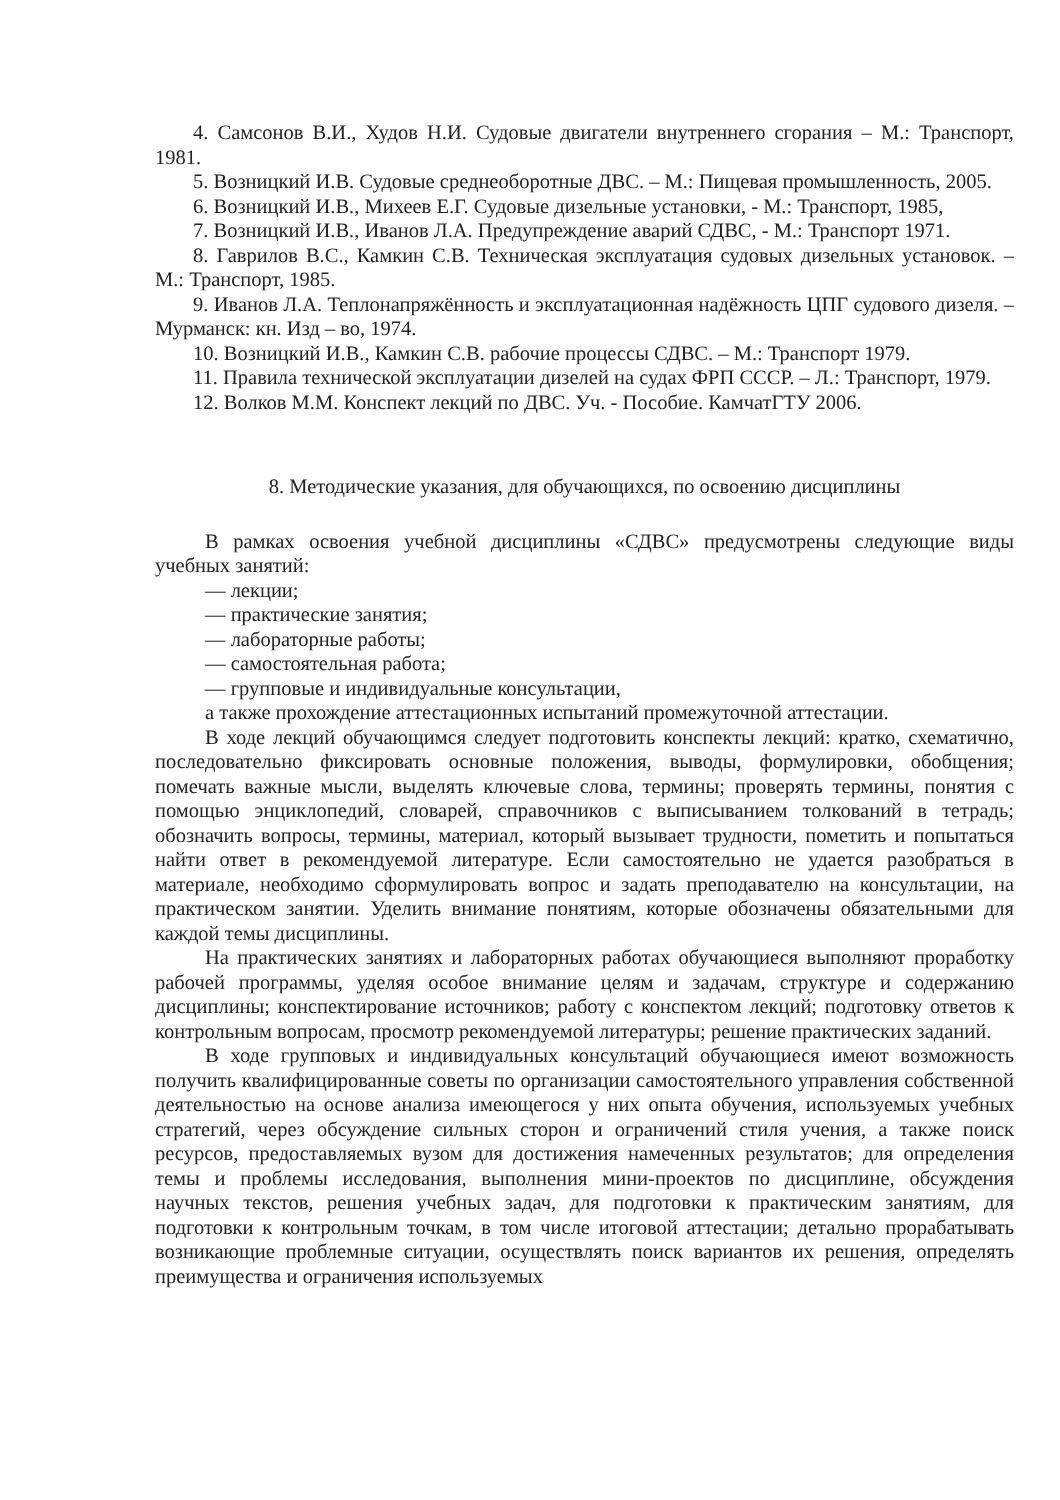4. Самсонов В.И., Худов Н.И. Судовые двигатели внутреннего сгорания – М.: Транспорт, 1981.
5. Возницкий И.В. Судовые среднеоборотные ДВС. – М.: Пищевая промышленность, 2005.
6. Возницкий И.В., Михеев Е.Г. Судовые дизельные установки, - М.: Транспорт, 1985,
7. Возницкий И.В., Иванов Л.А. Предупреждение аварий СДВС, - М.: Транспорт 1971.
8. Гаврилов В.С., Камкин С.В. Техническая эксплуатация судовых дизельных установок. – М.: Транспорт, 1985.
9. Иванов Л.А. Теплонапряжённость и эксплуатационная надёжность ЦПГ судового дизеля. – Мурманск: кн. Изд – во, 1974.
10. Возницкий И.В., Камкин С.В. рабочие процессы СДВС. – М.: Транспорт 1979.
11. Правила технической эксплуатации дизелей на судах ФРП СССР. – Л.: Транспорт, 1979.
12. Волков М.М. Конспект лекций по ДВС. Уч. - Пособие. КамчатГТУ 2006.
8. Методические указания, для обучающихся, по освоению дисциплины
В рамках освоения учебной дисциплины «СДВС» предусмотрены следующие виды учебных занятий:
— лекции;
— практические занятия;
— лабораторные работы;
— самостоятельная работа;
— групповые и индивидуальные консультации,
а также прохождение аттестационных испытаний промежуточной аттестации.
В ходе лекций обучающимся следует подготовить конспекты лекций: кратко, схематично, последовательно фиксировать основные положения, выводы, формулировки, обобщения; помечать важные мысли, выделять ключевые слова, термины; проверять термины, понятия с помощью энциклопедий, словарей, справочников с выписыванием толкований в тетрадь; обозначить вопросы, термины, материал, который вызывает трудности, пометить и попытаться найти ответ в рекомендуемой литературе. Если самостоятельно не удается разобраться в материале, необходимо сформулировать вопрос и задать преподавателю на консультации, на практическом занятии. Уделить внимание понятиям, которые обозначены обязательными для каждой темы дисциплины.
На практических занятиях и лабораторных работах обучающиеся выполняют проработку рабочей программы, уделяя особое внимание целям и задачам, структуре и содержанию дисциплины; конспектирование источников; работу с конспектом лекций; подготовку ответов к контрольным вопросам, просмотр рекомендуемой литературы; решение практических заданий.
В ходе групповых и индивидуальных консультаций обучающиеся имеют возможность получить квалифицированные советы по организации самостоятельного управления собственной деятельностью на основе анализа имеющегося у них опыта обучения, используемых учебных стратегий, через обсуждение сильных сторон и ограничений стиля учения, а также поиск ресурсов, предоставляемых вузом для достижения намеченных результатов; для определения темы и проблемы исследования, выполнения мини-проектов по дисциплине, обсуждения научных текстов, решения учебных задач, для подготовки к практическим занятиям, для подготовки к контрольным точкам, в том числе итоговой аттестации; детально прорабатывать возникающие проблемные ситуации, осуществлять поиск вариантов их решения, определять преимущества и ограничения используемых